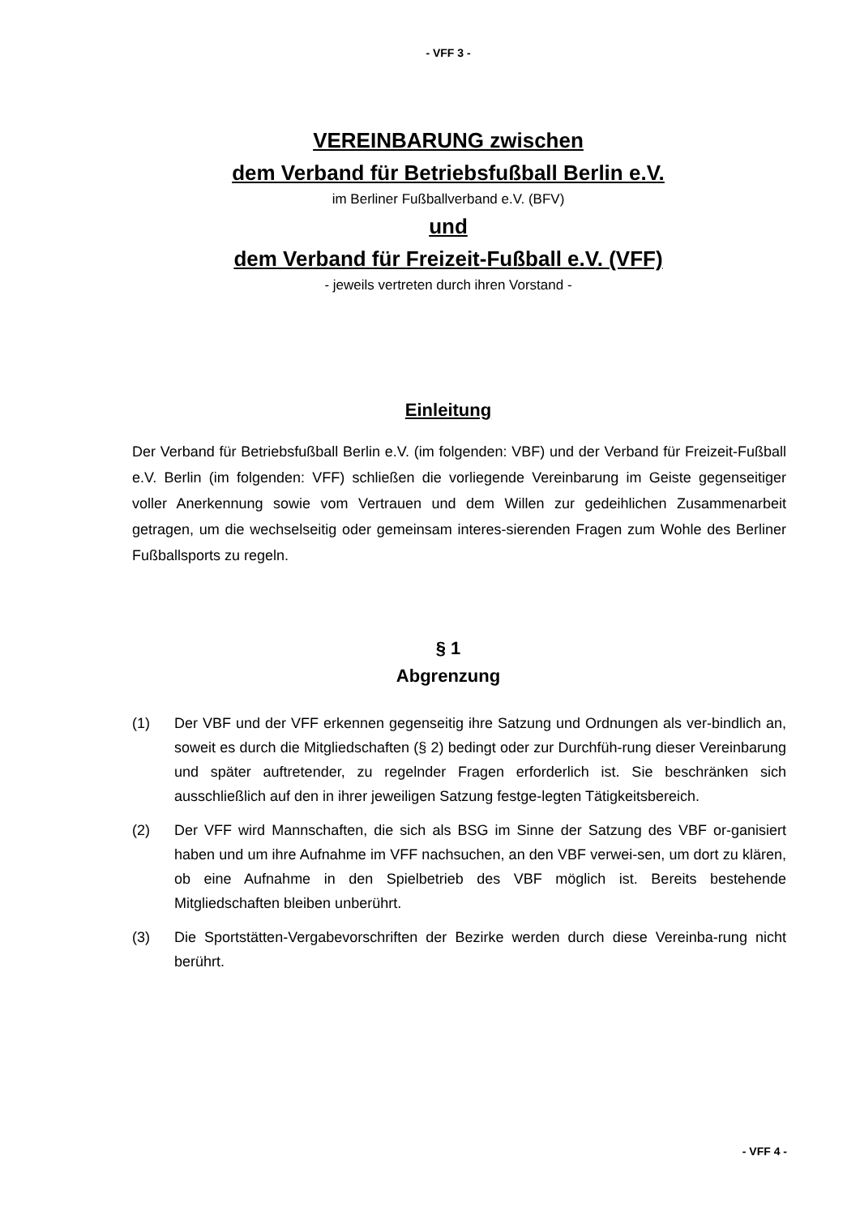- VFF 3 -
VEREINBARUNG zwischen
dem Verband für Betriebsfußball Berlin e.V.
im Berliner Fußballverband e.V. (BFV)
und
dem Verband für Freizeit-Fußball e.V. (VFF)
- jeweils vertreten durch ihren Vorstand -
Einleitung
Der Verband für Betriebsfußball Berlin e.V. (im folgenden: VBF) und der Verband für Freizeit-Fußball e.V. Berlin (im folgenden: VFF) schließen die vorliegende Vereinbarung im Geiste gegenseitiger voller Anerkennung sowie vom Vertrauen und dem Willen zur gedeihlichen Zusammenarbeit getragen, um die wechselseitig oder gemeinsam interes-sierenden Fragen zum Wohle des Berliner Fußballsports zu regeln.
§ 1
Abgrenzung
(1) Der VBF und der VFF erkennen gegenseitig ihre Satzung und Ordnungen als ver-bindlich an, soweit es durch die Mitgliedschaften (§ 2) bedingt oder zur Durchfüh-rung dieser Vereinbarung und später auftretender, zu regelnder Fragen erforderlich ist. Sie beschränken sich ausschließlich auf den in ihrer jeweiligen Satzung festge-legten Tätigkeitsbereich.
(2) Der VFF wird Mannschaften, die sich als BSG im Sinne der Satzung des VBF or-ganisiert haben und um ihre Aufnahme im VFF nachsuchen, an den VBF verwei-sen, um dort zu klären, ob eine Aufnahme in den Spielbetrieb des VBF möglich ist. Bereits bestehende Mitgliedschaften bleiben unberührt.
(3) Die Sportstätten-Vergabevorschriften der Bezirke werden durch diese Vereinba-rung nicht berührt.
- VFF 4 -